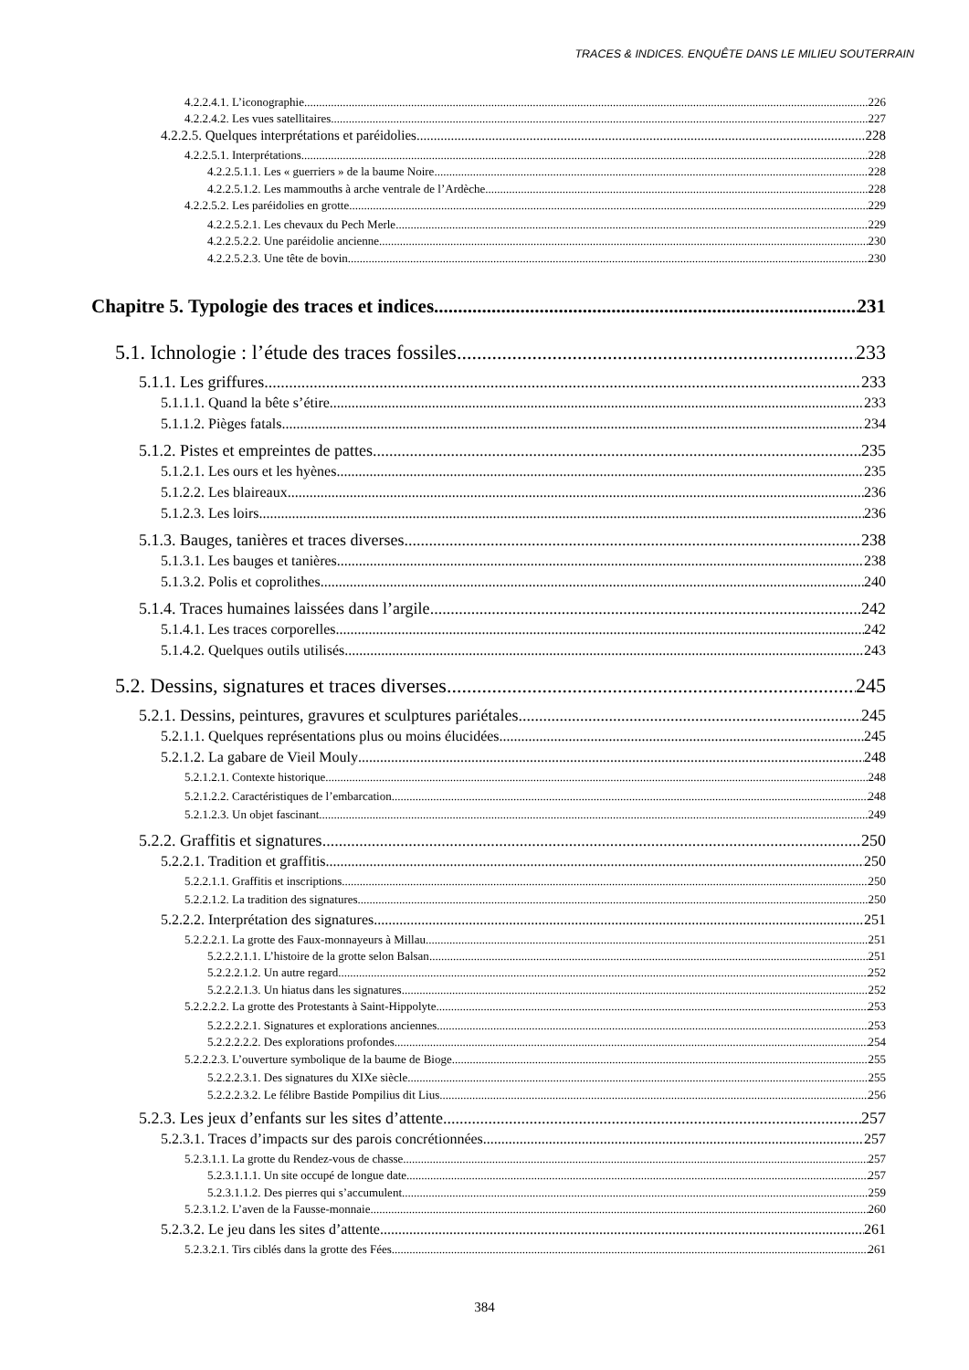TRACES & INDICES. ENQUÊTE DANS LE MILIEU SOUTERRAIN
4.2.2.4.1. L’iconographie 226
4.2.2.4.2. Les vues satellitaires 227
4.2.2.5. Quelques interprétations et paréidolies 228
4.2.2.5.1. Interprétations 228
4.2.2.5.1.1. Les « guerriers » de la baume Noire 228
4.2.2.5.1.2. Les mammouths à arche ventrale de l’Ardèche 228
4.2.2.5.2. Les paréidolies en grotte 229
4.2.2.5.2.1. Les chevaux du Pech Merle 229
4.2.2.5.2.2. Une paréidolie ancienne 230
4.2.2.5.2.3. Une tête de bovin 230
Chapitre 5. Typologie des traces et indices 231
5.1. Ichnologie : l’étude des traces fossiles 233
5.1.1. Les griffures 233
5.1.1.1. Quand la bête s’étire 233
5.1.1.2. Pièges fatals 234
5.1.2. Pistes et empreintes de pattes 235
5.1.2.1. Les ours et les hyènes 235
5.1.2.2. Les blaireaux 236
5.1.2.3. Les loirs 236
5.1.3. Bauges, tanières et traces diverses 238
5.1.3.1. Les bauges et tanières 238
5.1.3.2. Polis et coprolithes 240
5.1.4. Traces humaines laissées dans l’argile 242
5.1.4.1. Les traces corporelles 242
5.1.4.2. Quelques outils utilisés 243
5.2. Dessins, signatures et traces diverses 245
5.2.1. Dessins, peintures, gravures et sculptures pariétales 245
5.2.1.1. Quelques représentations plus ou moins élucidées 245
5.2.1.2. La gabare de Vieil Mouly 248
5.2.1.2.1. Contexte historique 248
5.2.1.2.2. Caractéristiques de l’embarcation 248
5.2.1.2.3. Un objet fascinant 249
5.2.2. Graffitis et signatures 250
5.2.2.1. Tradition et graffitis 250
5.2.2.1.1. Graffitis et inscriptions 250
5.2.2.1.2. La tradition des signatures 250
5.2.2.2. Interprétation des signatures 251
5.2.2.2.1. La grotte des Faux-monnayeurs à Millau 251
5.2.2.2.1.1. L’histoire de la grotte selon Balsan 251
5.2.2.2.1.2. Un autre regard 252
5.2.2.2.1.3. Un hiatus dans les signatures 252
5.2.2.2.2. La grotte des Protestants à Saint-Hippolyte 253
5.2.2.2.2.1. Signatures et explorations anciennes 253
5.2.2.2.2.2. Des explorations profondes 254
5.2.2.2.3. L’ouverture symbolique de la baume de Bioge 255
5.2.2.2.3.1. Des signatures du XIXe siècle 255
5.2.2.2.3.2. Le félibre Bastide Pompilius dit Lius 256
5.2.3. Les jeux d’enfants sur les sites d’attente 257
5.2.3.1. Traces d’impacts sur des parois concrétionnées 257
5.2.3.1.1. La grotte du Rendez-vous de chasse 257
5.2.3.1.1.1. Un site occupé de longue date 257
5.2.3.1.1.2. Des pierres qui s’accumulent 259
5.2.3.1.2. L’aven de la Fausse-monnaie 260
5.2.3.2. Le jeu dans les sites d’attente 261
5.2.3.2.1. Tirs ciblés dans la grotte des Fées 261
384